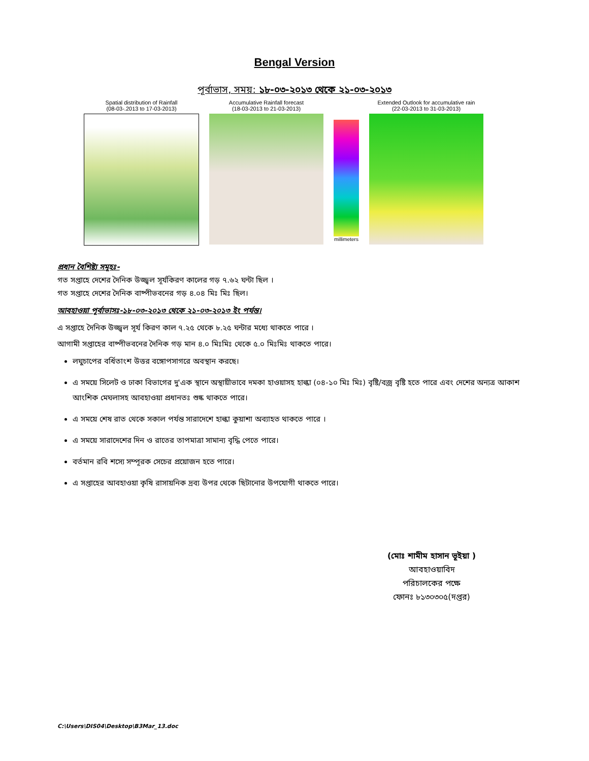Bengal Version
পূর্বাভাস, সময়: ১৮-০৩-২০১৩ থেকে ২১-০৩-২০১৩
Spatial distribution of Rainfall
(08-03-.2013 to 17-03-2013)
Accumulative Rainfall forecast
(18-03-2013 to 21-03-2013)
millimeters Extended Outlook for accumulative rain
(22-03-2013 to 31-03-2013)
প্রধান বৈশিষ্ট্য সমূহঃ-
গত সপ্তাহে দেশের দৈনিক উজ্জ্বল সূর্যকিরণ কালের গড় ৭.৬২ ঘন্টা ছিল ।
গত সপ্তাহে দেশের দৈনিক বাষ্পীভবনের গড় ৪.০৪ মিঃ মিঃ ছিল।
আবহাওয়া পূর্বাভাসঃ-১৮-০৩-২০১৩ থেকে ২১-০৩-২০১৩ ইং পর্যন্ত।
এ সপ্তাহে দৈনিক উজ্জ্বল সূর্য কিরণ কাল ৭.২৫ থেকে ৮.২৫ ঘন্টার মধ্যে থাকতে পারে ।
আগামী সপ্তাহের বাষ্পীভবনের দৈনিক গড় মান ৪.০ মিঃমিঃ থেকে ৫.০ মিঃমিঃ থাকতে পারে।
লঘুচাপের বর্ধিতাংশ উত্তর বঙ্গোপসাগরে অবস্থান করছে।
এ সময়ে সিলেট ও ঢাকা বিভাগের দু'এক স্থানে অস্থায়ীভাবে দমকা হাওয়াসহ হাল্কা (০৪-১০ মিঃ মিঃ) বৃষ্টি/বজ্র বৃষ্টি হতে পারে এবং দেশের অন্যত্র আকাশ আংশিক মেঘলাসহ আবহাওয়া প্রধানতঃ শুষ্ক থাকতে পারে।
এ সময়ে শেষ রাত থেকে সকাল পর্যন্ত সারাদেশে হাল্কা কুয়াশা অব্যাহত থাকতে পারে ।
এ সময়ে সারাদেশের দিন ও রাতের তাপমাত্রা সামান্য বৃদ্ধি পেতে পারে।
বর্তমান রবি শস্যে সম্পূরক সেচের প্রয়োজন হতে পারে।
এ সপ্তাহের আবহাওয়া কৃষি রাসায়নিক দ্রব্য উপর থেকে ছিটানোর উপযোগী থাকতে পারে।
(মোঃ শামীম হাসান ভূইয়া )
আবহাওয়াবিদ
পরিচালকের পক্ষে
ফোনঃ ৮১৩০৩০৫(দপ্তর)
C:\Users\DIS04\Desktop\B3Mar_13.doc